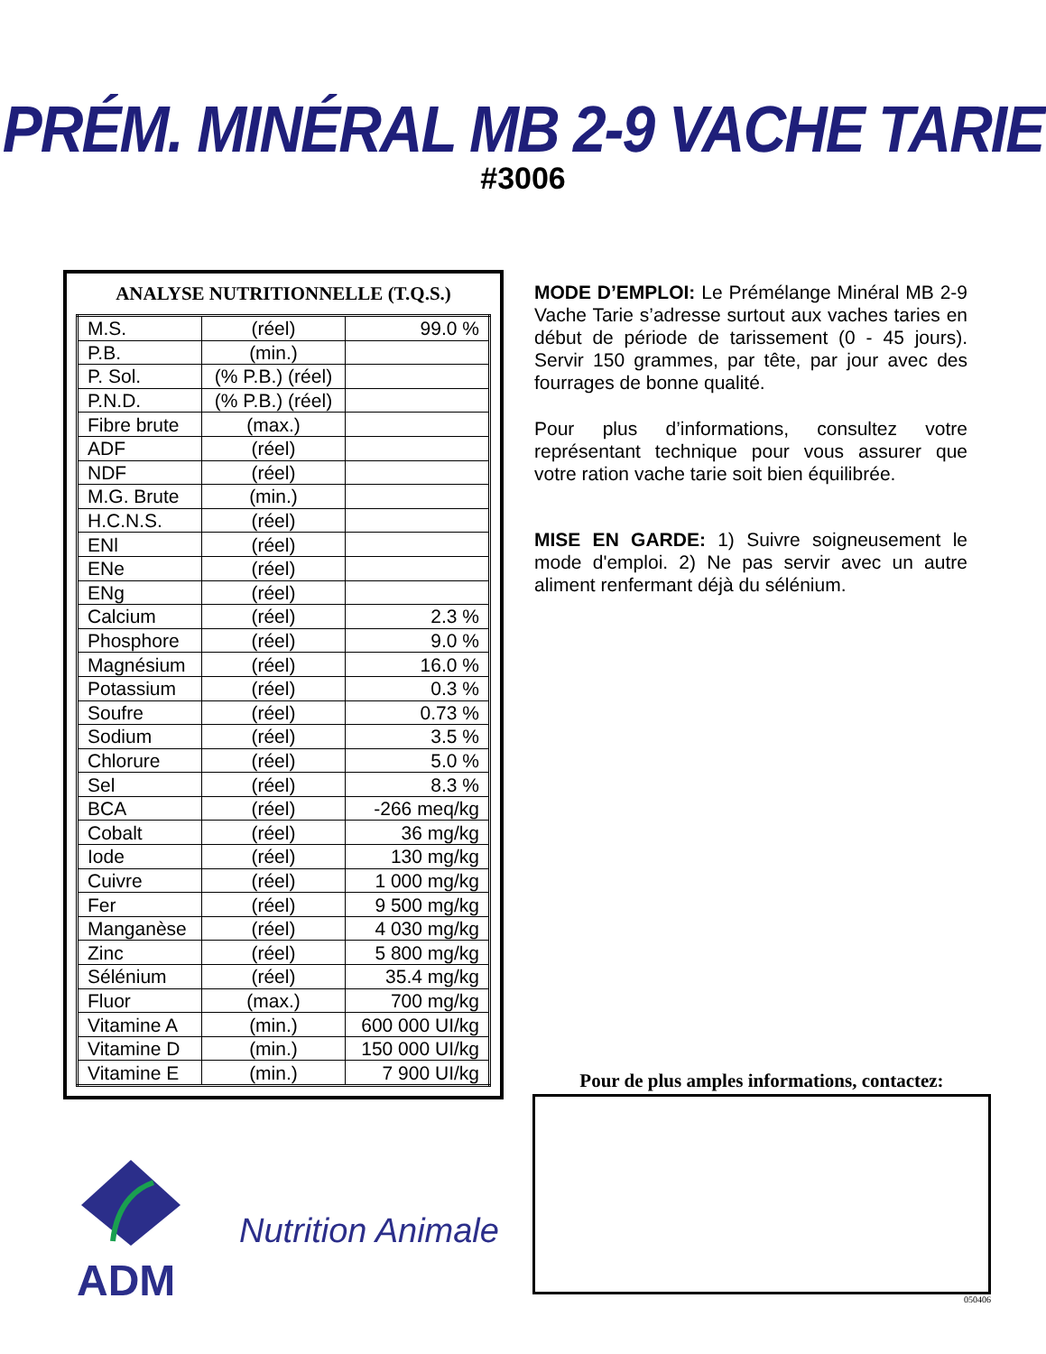PRÉM. MINÉRAL MB 2-9 VACHE TARIE
#3006
ANALYSE NUTRITIONNELLE (T.Q.S.)
| M.S. | (réel) | 99.0 % |
| P.B. | (min.) | |
| P. Sol. | (% P.B.) (réel) | |
| P.N.D. | (% P.B.) (réel) | |
| Fibre brute | (max.) | |
| ADF | (réel) | |
| NDF | (réel) | |
| M.G. Brute | (min.) | |
| H.C.N.S. | (réel) | |
| ENl | (réel) | |
| ENe | (réel) | |
| ENg | (réel) | |
| Calcium | (réel) | 2.3 % |
| Phosphore | (réel) | 9.0 % |
| Magnésium | (réel) | 16.0 % |
| Potassium | (réel) | 0.3 % |
| Soufre | (réel) | 0.73 % |
| Sodium | (réel) | 3.5 % |
| Chlorure | (réel) | 5.0 % |
| Sel | (réel) | 8.3 % |
| BCA | (réel) | -266 meq/kg |
| Cobalt | (réel) | 36 mg/kg |
| Iode | (réel) | 130 mg/kg |
| Cuivre | (réel) | 1 000 mg/kg |
| Fer | (réel) | 9 500 mg/kg |
| Manganèse | (réel) | 4 030 mg/kg |
| Zinc | (réel) | 5 800 mg/kg |
| Sélénium | (réel) | 35.4 mg/kg |
| Fluor | (max.) | 700 mg/kg |
| Vitamine A | (min.) | 600 000 UI/kg |
| Vitamine D | (min.) | 150 000 UI/kg |
| Vitamine E | (min.) | 7 900 UI/kg |
MODE D’EMPLOI: Le Prémélange Minéral MB 2-9 Vache Tarie s’adresse surtout aux vaches taries en début de période de tarissement (0 - 45 jours). Servir 150 grammes, par tête, par jour avec des fourrages de bonne qualité.
Pour plus d’informations, consultez votre représentant technique pour vous assurer que votre ration vache tarie soit bien équilibrée.
MISE EN GARDE: 1) Suivre soigneusement le mode d'emploi. 2) Ne pas servir avec un autre aliment renfermant déjà du sélénium.
Pour de plus amples informations, contactez:
050406
ADM
Nutrition Animale